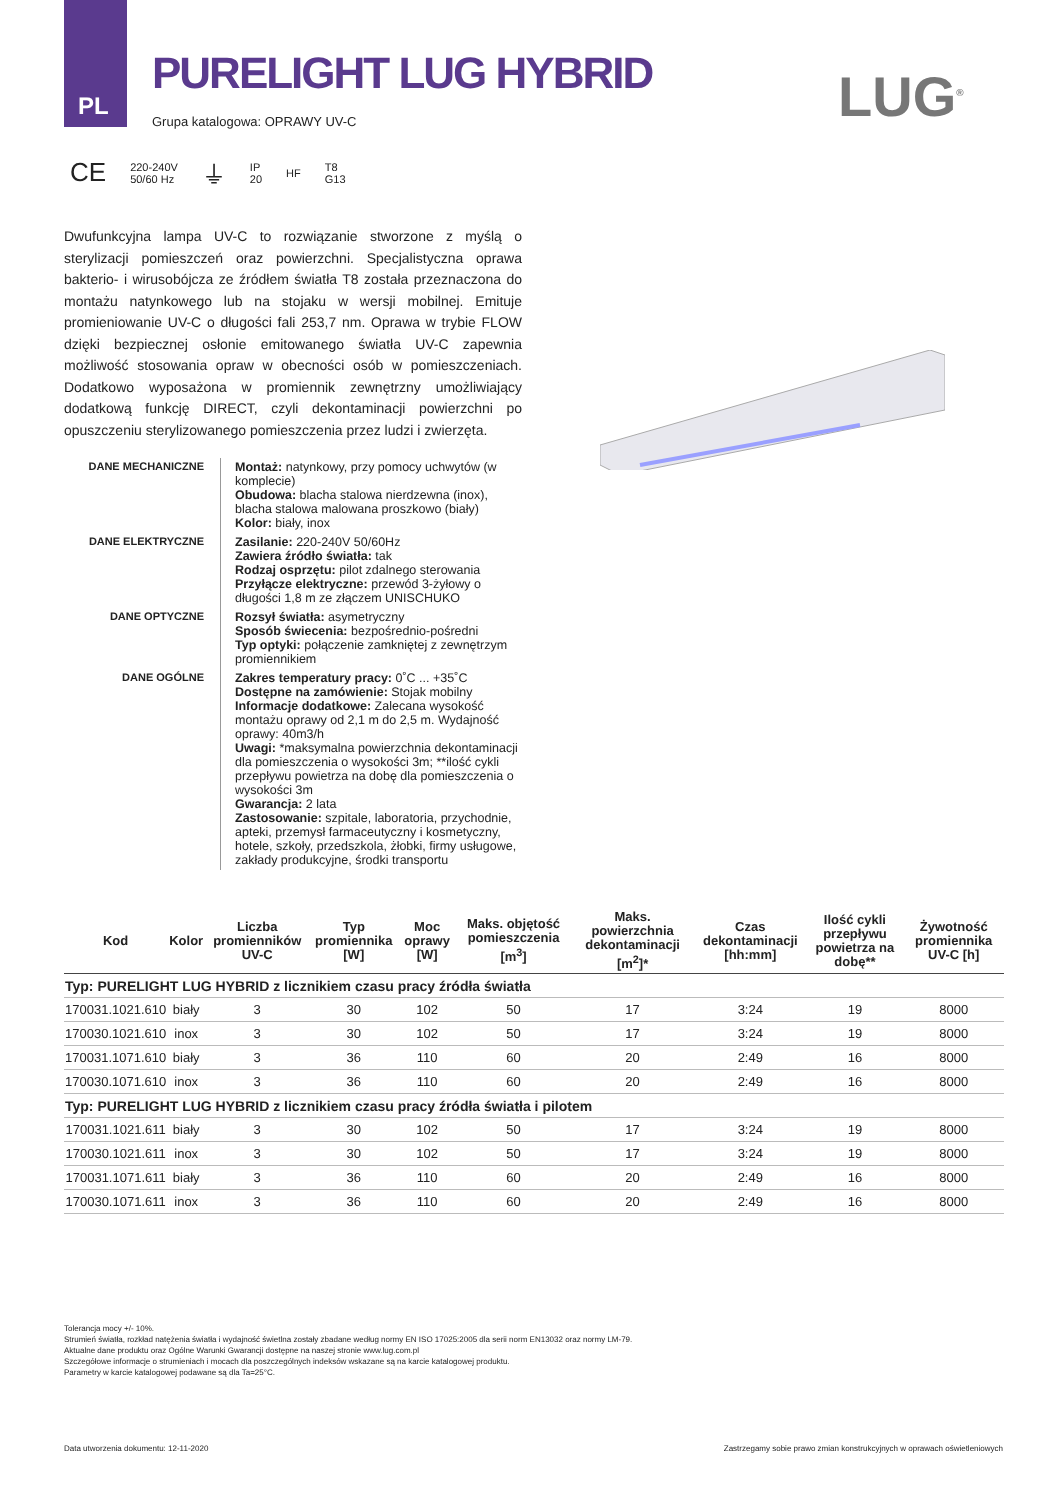PL
PURELIGHT LUG HYBRID
Grupa katalogowa: OPRAWY UV-C LUG<sup>®</sup>
CE 220-240V
50/60 Hz ⏚ IP
20 HF T8
G13
Dwufunkcyjna lampa UV-C to rozwiązanie stworzone z myślą o sterylizacji pomieszczeń oraz powierzchni. Specjalistyczna oprawa bakterio- i wirusobójcza ze źródłem światła T8 została przeznaczona do montażu natynkowego lub na stojaku w wersji mobilnej. Emituje promieniowanie UV-C o długości fali 253,7 nm. Oprawa w trybie FLOW dzięki bezpiecznej osłonie emitowanego światła UV-C zapewnia możliwość stosowania opraw w obecności osób w pomieszczeniach. Dodatkowo wyposażona w promiennik zewnętrzny umożliwiający dodatkową funkcję DIRECT, czyli dekontaminacji powierzchni po opuszczeniu sterylizowanego pomieszczenia przez ludzi i zwierzęta.
| DANE MECHANICZNE | Montaż: natynkowy, przy pomocy uchwytów (w komplecie) Obudowa: blacha stalowa nierdzewna (inox), blacha stalowa malowana proszkowo (biały) Kolor: biały, inox |
| DANE ELEKTRYCZNE | Zasilanie: 220-240V 50/60Hz Zawiera źródło światła: tak Rodzaj osprzętu: pilot zdalnego sterowania Przyłącze elektryczne: przewód 3-żyłowy o długości 1,8 m ze złączem UNISCHUKO |
| DANE OPTYCZNE | Rozsył światła: asymetryczny Sposób świecenia: bezpośrednio-pośredni Typ optyki: połączenie zamkniętej z zewnętrzym promiennikiem |
| DANE OGÓLNE | Zakres temperatury pracy: 0˚C ... +35˚C Dostępne na zamówienie: Stojak mobilny Informacje dodatkowe: Zalecana wysokość montażu oprawy od 2,1 m do 2,5 m. Wydajność oprawy: 40m3/h Uwagi: *maksymalna powierzchnia dekontaminacji dla pomieszczenia o wysokości 3m; **ilość cykli przepływu powietrza na dobę dla pomieszczenia o wysokości 3m Gwarancja: 2 lata Zastosowanie: szpitale, laboratoria, przychodnie, apteki, przemysł farmaceutyczny i kosmetyczny, hotele, szkoły, przedszkola, żłobki, firmy usługowe, zakłady produkcyjne, środki transportu |
| Kod | Kolor | Liczba promienników UV-C | Typ promiennika [W] | Moc oprawy [W] | Maks. objętość pomieszczenia [m<sup>3</sup>] | Maks. powierzchnia dekontaminacji [m<sup>2</sup>]* | Czas dekontaminacji [hh:mm] | Ilość cykli przepływu powietrza na dobę** | Żywotność promiennika UV-C [h] |
| --- | --- | --- | --- | --- | --- | --- | --- | --- | --- |
| Typ: PURELIGHT LUG HYBRID z licznikiem czasu pracy źródła światła | | | | | | | | | |
| 170031.1021.610 | biały | 3 | 30 | 102 | 50 | 17 | 3:24 | 19 | 8000 |
| 170030.1021.610 | inox | 3 | 30 | 102 | 50 | 17 | 3:24 | 19 | 8000 |
| 170031.1071.610 | biały | 3 | 36 | 110 | 60 | 20 | 2:49 | 16 | 8000 |
| 170030.1071.610 | inox | 3 | 36 | 110 | 60 | 20 | 2:49 | 16 | 8000 |
| Typ: PURELIGHT LUG HYBRID z licznikiem czasu pracy źródła światła i pilotem | | | | | | | | | |
| 170031.1021.611 | biały | 3 | 30 | 102 | 50 | 17 | 3:24 | 19 | 8000 |
| 170030.1021.611 | inox | 3 | 30 | 102 | 50 | 17 | 3:24 | 19 | 8000 |
| 170031.1071.611 | biały | 3 | 36 | 110 | 60 | 20 | 2:49 | 16 | 8000 |
| 170030.1071.611 | inox | 3 | 36 | 110 | 60 | 20 | 2:49 | 16 | 8000 |
Tolerancja mocy +/- 10%.
Strumień światła, rozkład natężenia światła i wydajność świetlna zostały zbadane według normy EN ISO 17025:2005 dla serii norm EN13032 oraz normy LM-79.
Aktualne dane produktu oraz Ogólne Warunki Gwarancji dostępne na naszej stronie www.lug.com.pl
Szczegółowe informacje o strumieniach i mocach dla poszczególnych indeksów wskazane są na karcie katalogowej produktu.
Parametry w karcie katalogowej podawane są dla Ta=25°C.
Data utworzenia dokumentu: 12-11-2020
Zastrzegamy sobie prawo zmian konstrukcyjnych w oprawach oświetleniowych